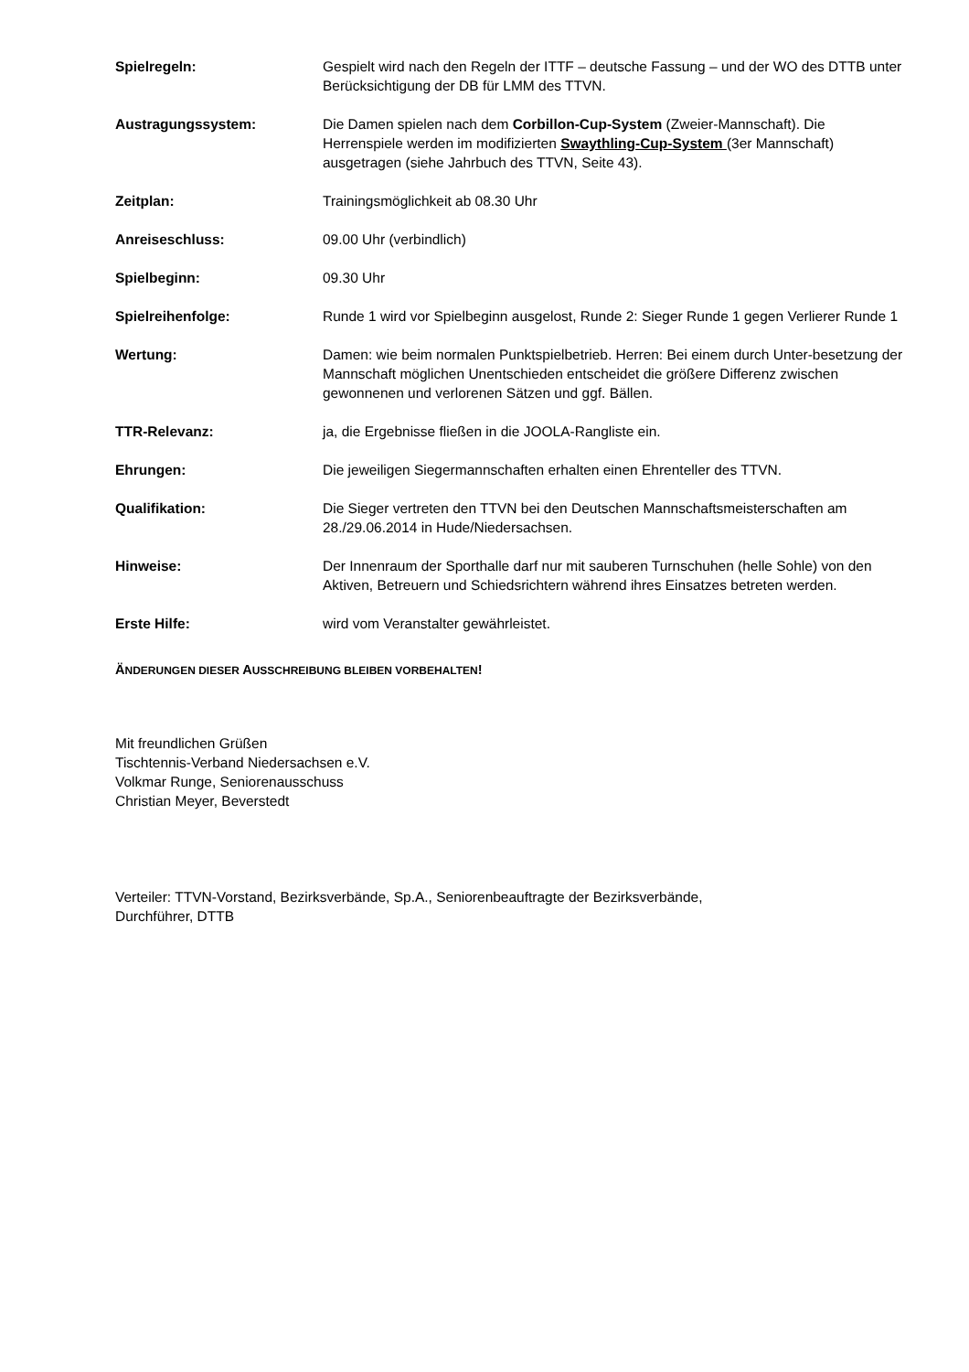Spielregeln: Gespielt wird nach den Regeln der ITTF – deutsche Fassung – und der WO des DTTB unter Berücksichtigung der DB für LMM des TTVN.
Austragungssystem: Die Damen spielen nach dem Corbillon-Cup-System (Zweier-Mannschaft). Die Herrenspiele werden im modifizierten Swaythling-Cup-System (3er Mannschaft) ausgetragen (siehe Jahrbuch des TTVN, Seite 43).
Zeitplan: Trainingsmöglichkeit ab 08.30 Uhr
Anreiseschluss: 09.00 Uhr (verbindlich)
Spielbeginn: 09.30 Uhr
Spielreihenfolge: Runde 1 wird vor Spielbeginn ausgelost, Runde 2: Sieger Runde 1 gegen Verlierer Runde 1
Wertung: Damen: wie beim normalen Punktspielbetrieb. Herren: Bei einem durch Unter-besetzung der Mannschaft möglichen Unentschieden entscheidet die größere Differenz zwischen gewonnenen und verlorenen Sätzen und ggf. Bällen.
TTR-Relevanz: ja, die Ergebnisse fließen in die JOOLA-Rangliste ein.
Ehrungen: Die jeweiligen Siegermannschaften erhalten einen Ehrenteller des TTVN.
Qualifikation: Die Sieger vertreten den TTVN bei den Deutschen Mannschaftsmeisterschaften am 28./29.06.2014 in Hude/Niedersachsen.
Hinweise: Der Innenraum der Sporthalle darf nur mit sauberen Turnschuhen (helle Sohle) von den Aktiven, Betreuern und Schiedsrichtern während ihres Einsatzes betreten werden.
Erste Hilfe: wird vom Veranstalter gewährleistet.
ÄNDERUNGEN DIESER AUSSCHREIBUNG BLEIBEN VORBEHALTEN!
Mit freundlichen Grüßen
Tischtennis-Verband Niedersachsen e.V.
Volkmar Runge, Seniorenausschuss
Christian Meyer, Beverstedt
Verteiler: TTVN-Vorstand, Bezirksverbände, Sp.A., Seniorenbeauftragte der Bezirksverbände,
Durchführer, DTTB